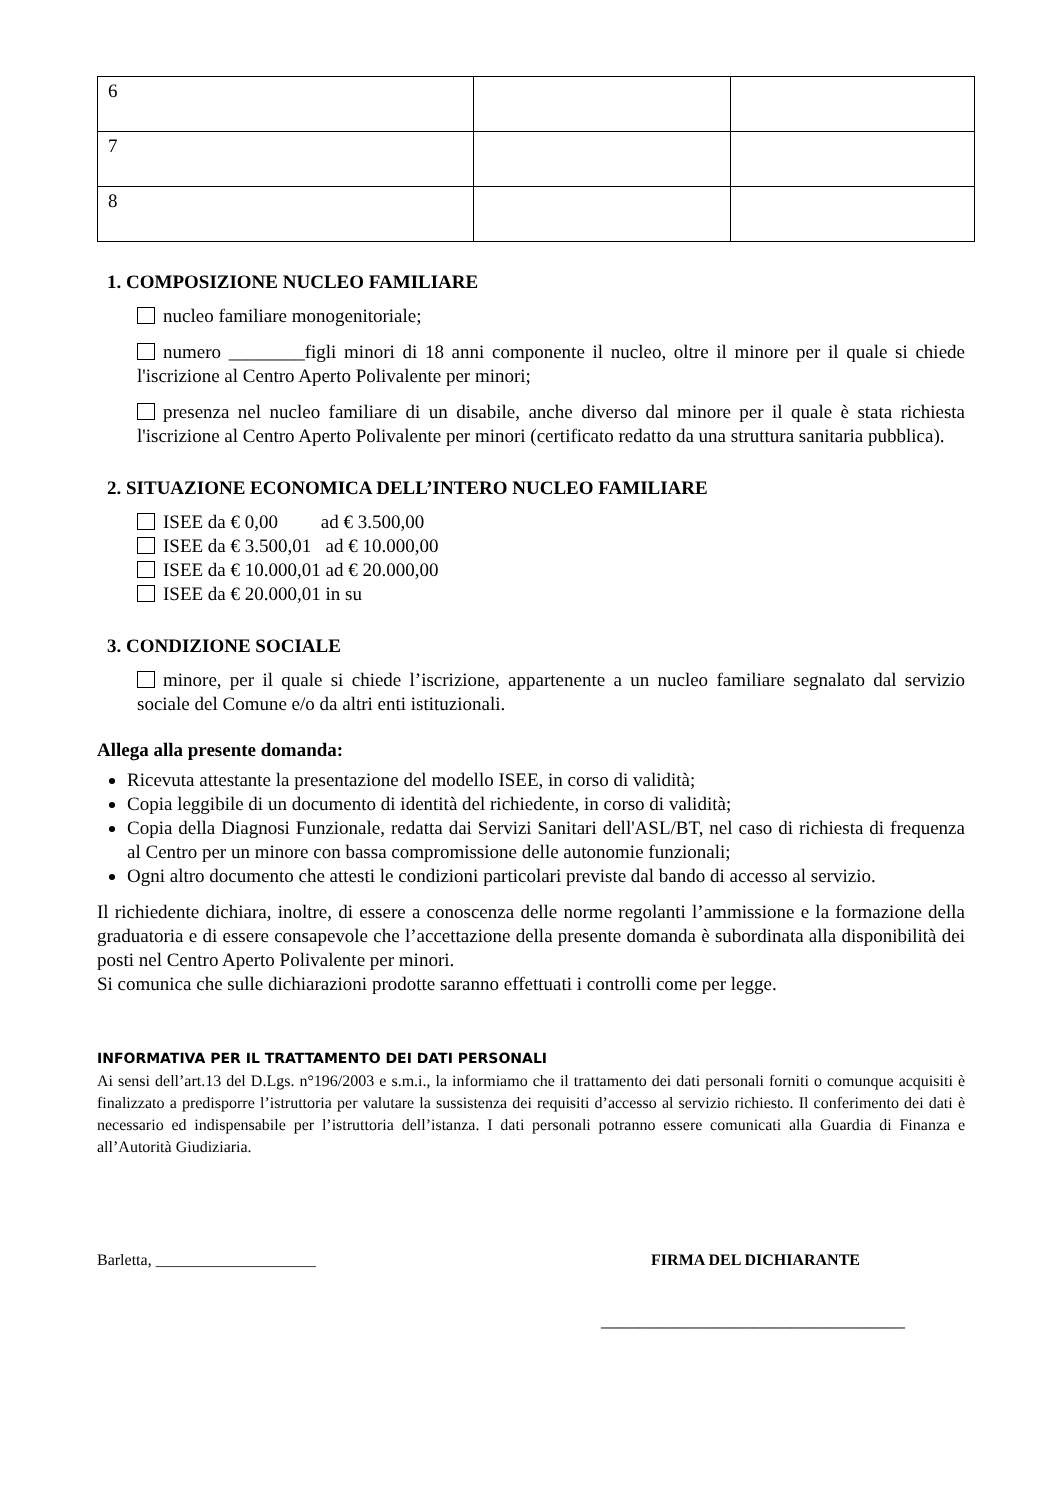| 6 | | |
| 7 | | |
| 8 | | |
1. COMPOSIZIONE NUCLEO FAMILIARE
nucleo familiare monogenitoriale;
numero ________figli minori di 18 anni componente il nucleo, oltre il minore per il quale si chiede l'iscrizione al Centro Aperto Polivalente per minori;
presenza nel nucleo familiare di un disabile, anche diverso dal minore per il quale è stata richiesta l'iscrizione al Centro Aperto Polivalente per minori (certificato redatto da una struttura sanitaria pubblica).
2. SITUAZIONE ECONOMICA DELL’INTERO NUCLEO FAMILIARE
ISEE da € 0,00 ad € 3.500,00
ISEE da € 3.500,01 ad € 10.000,00
ISEE da € 10.000,01 ad € 20.000,00
ISEE da € 20.000,01 in su
3. CONDIZIONE SOCIALE
minore, per il quale si chiede l’iscrizione, appartenente a un nucleo familiare segnalato dal servizio sociale del Comune e/o da altri enti istituzionali.
Allega alla presente domanda:
Ricevuta attestante la presentazione del modello ISEE, in corso di validità;
Copia leggibile di un documento di identità del richiedente, in corso di validità;
Copia della Diagnosi Funzionale, redatta dai Servizi Sanitari dell'ASL/BT, nel caso di richiesta di frequenza al Centro per un minore con bassa compromissione delle autonomie funzionali;
Ogni altro documento che attesti le condizioni particolari previste dal bando di accesso al servizio.
Il richiedente dichiara, inoltre, di essere a conoscenza delle norme regolanti l’ammissione e la formazione della graduatoria e di essere consapevole che l’accettazione della presente domanda è subordinata alla disponibilità dei posti nel Centro Aperto Polivalente per minori.
Si comunica che sulle dichiarazioni prodotte saranno effettuati i controlli come per legge.
INFORMATIVA PER IL TRATTAMENTO DEI DATI PERSONALI
Ai sensi dell’art.13 del D.Lgs. n°196/2003 e s.m.i., la informiamo che il trattamento dei dati personali forniti o comunque acquisiti è finalizzato a predisporre l’istruttoria per valutare la sussistenza dei requisiti d’accesso al servizio richiesto. Il conferimento dei dati è necessario ed indispensabile per l’istruttoria dell’istanza. I dati personali potranno essere comunicati alla Guardia di Finanza e all’Autorità Giudiziaria.
Barletta, ____________________ FIRMA DEL DICHIARANTE
________________________________